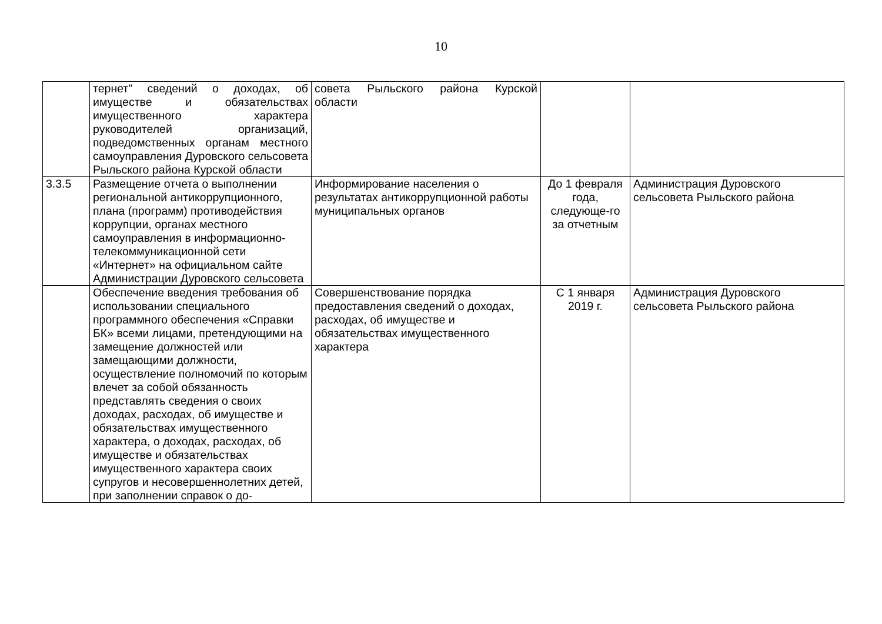10
| | тернет" сведений о доходах, об имуществе и обязательствах имущественного характера руководителей организаций, подведомственных органам местного самоуправления Дуровского сельсовета Рыльского района Курской области | совета Рыльского района Курской области | | |
| 3.3.5 | Размещение отчета о выполнении региональной антикоррупционного, плана (программ) противодействия коррупции, органах местного самоуправления в информационно-телекоммуникационной сети «Интернет» на официальном сайте Администрации Дуровского сельсовета | Информирование населения о результатах антикоррупционной работы муниципальных органов | До 1 февраля года, следующе-го за отчетным | Администрация Дуровского сельсовета Рыльского района |
| | Обеспечение введения требования об использовании специального программного обеспечения «Справки БК» всеми лицами, претендующими на замещение должностей или замещающими должности, осуществление полномочий по которым влечет за собой обязанность представлять сведения о своих доходах, расходах, об имуществе и обязательствах имущественного характера, о доходах, расходах, об имуществе и обязательствах имущественного характера своих супругов и несовершеннолетних детей, при заполнении справок о до- | Совершенствование порядка предоставления сведений о доходах, расходах, об имуществе и обязательствах имущественного характера | С 1 января 2019 г. | Администрация Дуровского сельсовета Рыльского района |